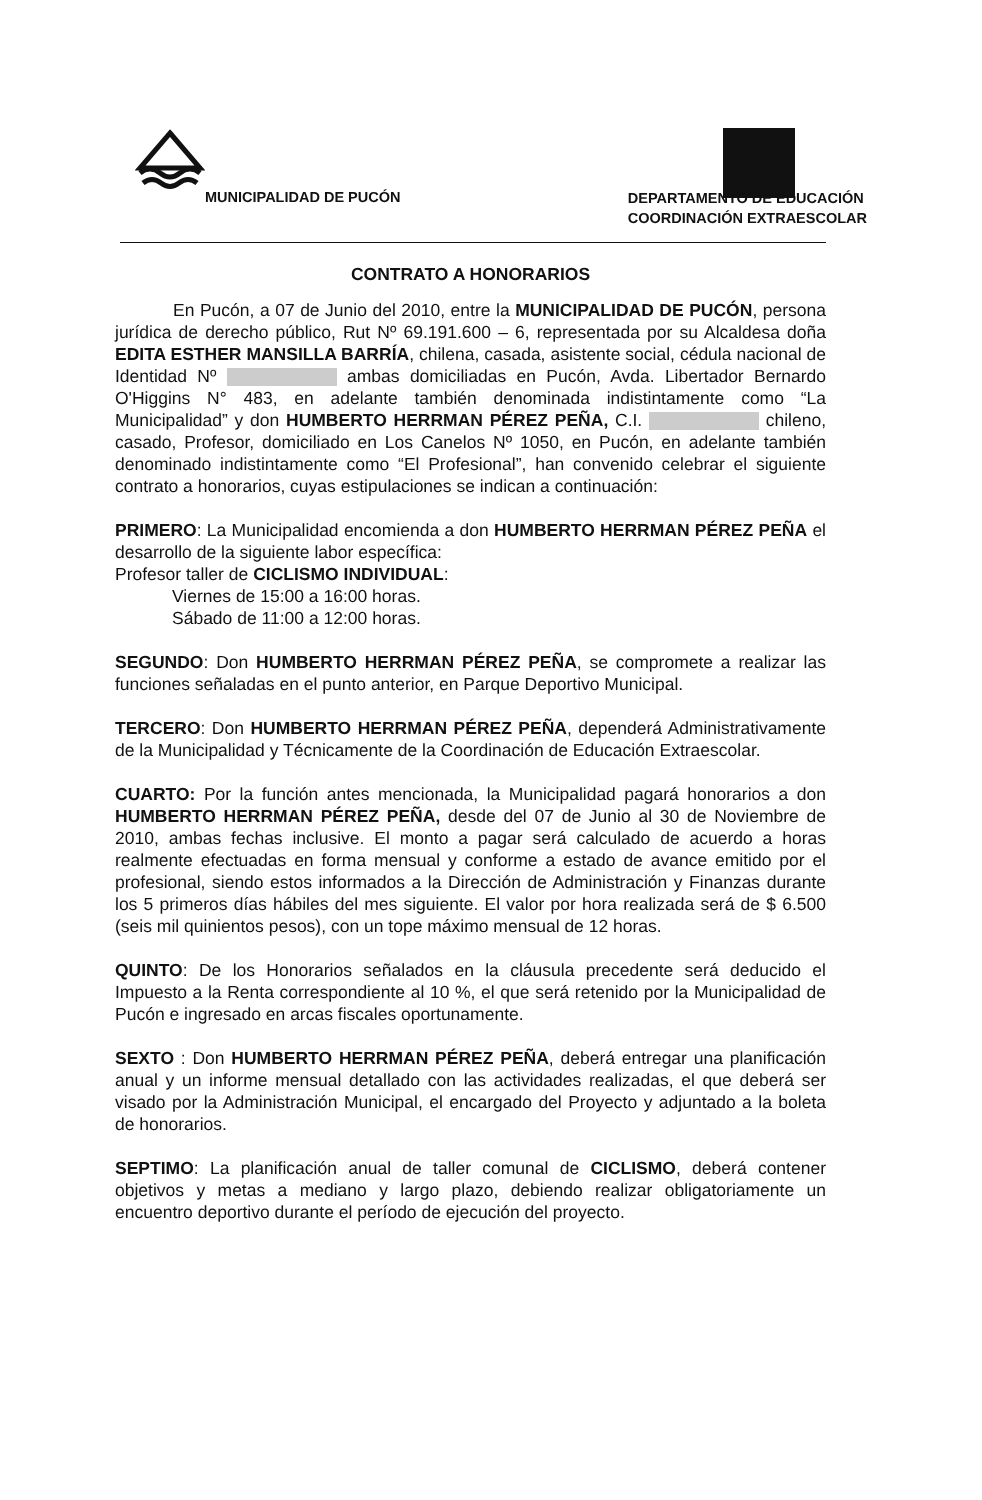MUNICIPALIDAD DE PUCÓN
DEPARTAMENTO DE EDUCACIÓN
COORDINACIÓN EXTRAESCOLAR
CONTRATO A HONORARIOS
En Pucón, a 07 de Junio del 2010, entre la MUNICIPALIDAD DE PUCÓN, persona jurídica de derecho público, Rut Nº 69.191.600 – 6, representada por su Alcaldesa doña EDITA ESTHER MANSILLA BARRÍA, chilena, casada, asistente social, cédula nacional de Identidad Nº ambas domiciliadas en Pucón, Avda. Libertador Bernardo O'Higgins N° 483, en adelante también denominada indistintamente como “La Municipalidad” y don HUMBERTO HERRMAN PÉREZ PEÑA, C.I. chileno, casado, Profesor, domiciliado en Los Canelos Nº 1050, en Pucón, en adelante también denominado indistintamente como “El Profesional”, han convenido celebrar el siguiente contrato a honorarios, cuyas estipulaciones se indican a continuación:
PRIMERO: La Municipalidad encomienda a don HUMBERTO HERRMAN PÉREZ PEÑA el desarrollo de la siguiente labor específica:
Profesor taller de CICLISMO INDIVIDUAL:
Viernes de 15:00 a 16:00 horas.
Sábado de 11:00 a 12:00 horas.
SEGUNDO: Don HUMBERTO HERRMAN PÉREZ PEÑA, se compromete a realizar las funciones señaladas en el punto anterior, en Parque Deportivo Municipal.
TERCERO: Don HUMBERTO HERRMAN PÉREZ PEÑA, dependerá Administrativamente de la Municipalidad y Técnicamente de la Coordinación de Educación Extraescolar.
CUARTO: Por la función antes mencionada, la Municipalidad pagará honorarios a don HUMBERTO HERRMAN PÉREZ PEÑA, desde del 07 de Junio al 30 de Noviembre de 2010, ambas fechas inclusive. El monto a pagar será calculado de acuerdo a horas realmente efectuadas en forma mensual y conforme a estado de avance emitido por el profesional, siendo estos informados a la Dirección de Administración y Finanzas durante los 5 primeros días hábiles del mes siguiente. El valor por hora realizada será de $ 6.500 (seis mil quinientos pesos), con un tope máximo mensual de 12 horas.
QUINTO: De los Honorarios señalados en la cláusula precedente será deducido el Impuesto a la Renta correspondiente al 10 %, el que será retenido por la Municipalidad de Pucón e ingresado en arcas fiscales oportunamente.
SEXTO : Don HUMBERTO HERRMAN PÉREZ PEÑA, deberá entregar una planificación anual y un informe mensual detallado con las actividades realizadas, el que deberá ser visado por la Administración Municipal, el encargado del Proyecto y adjuntado a la boleta de honorarios.
SEPTIMO: La planificación anual de taller comunal de CICLISMO, deberá contener objetivos y metas a mediano y largo plazo, debiendo realizar obligatoriamente un encuentro deportivo durante el período de ejecución del proyecto.